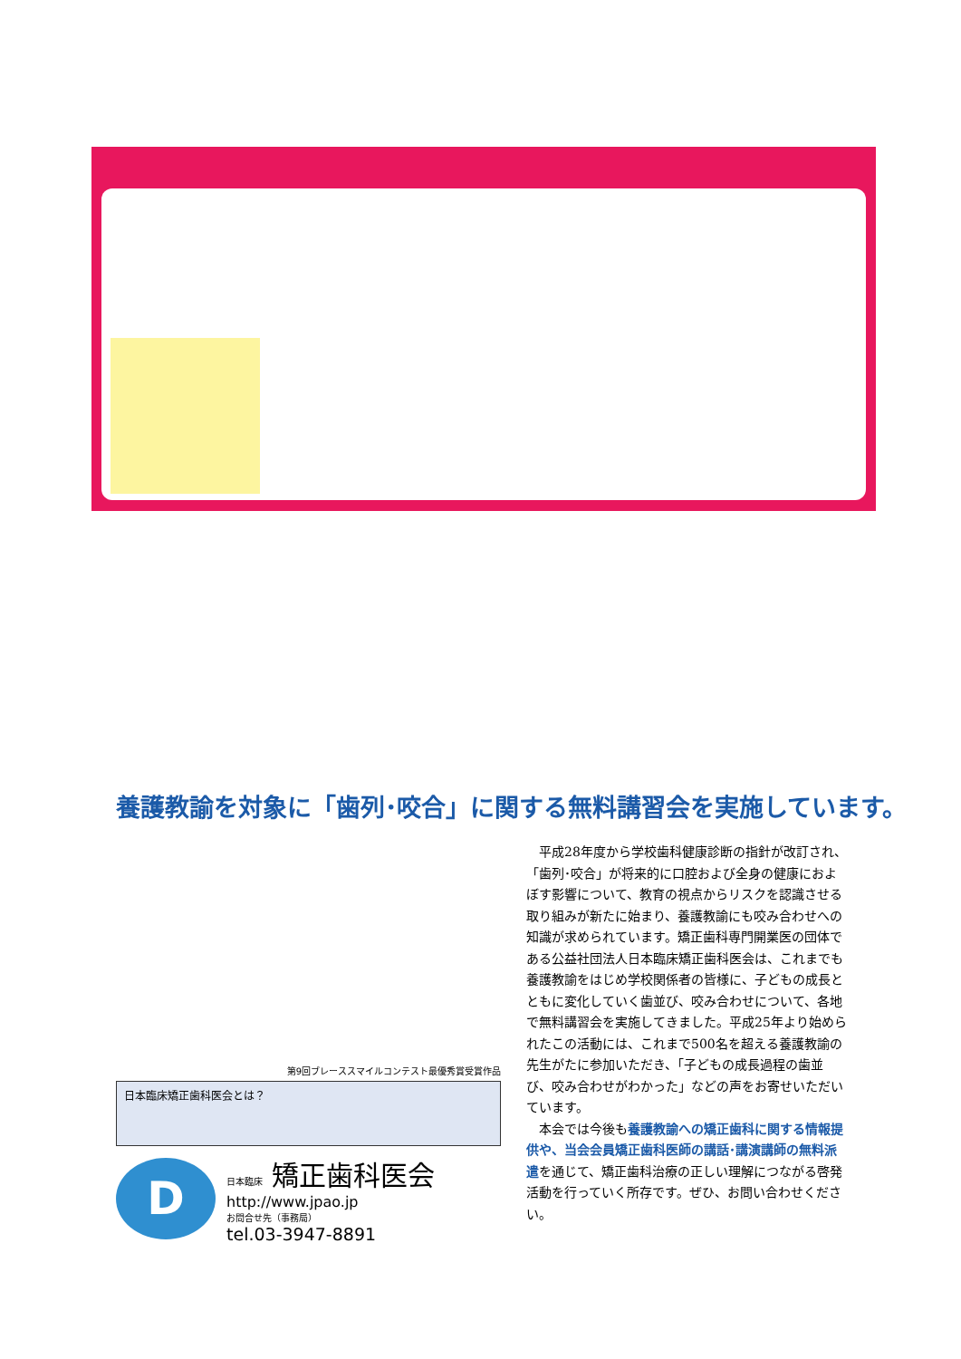養護教諭を対象に「歯列･咬合」に関する無料講習会を実施しています。
第9回ブレーススマイルコンテスト最優秀賞受賞作品
日本臨床矯正歯科医会とは？
D
日本臨床 矯正歯科医会
http://www.jpao.jp
お問合せ先（事務局）
tel.03-3947-8891
平成28年度から学校歯科健康診断の指針が改訂され、「歯列･咬合」が将来的に口腔および全身の健康におよぼす影響について、教育の視点からリスクを認識させる取り組みが新たに始まり、養護教諭にも咬み合わせへの知識が求められています。矯正歯科専門開業医の団体である公益社団法人日本臨床矯正歯科医会は、これまでも養護教諭をはじめ学校関係者の皆様に、子どもの成長とともに変化していく歯並び、咬み合わせについて、各地で無料講習会を実施してきました。平成25年より始められたこの活動には、これまで500名を超える養護教諭の先生がたに参加いただき、「子どもの成長過程の歯並び、咬み合わせがわかった」などの声をお寄せいただいています。
本会では今後も養護教諭への矯正歯科に関する情報提供や、当会会員矯正歯科医師の講話･講演講師の無料派遣を通じて、矯正歯科治療の正しい理解につながる啓発活動を行っていく所存です。ぜひ、お問い合わせください。